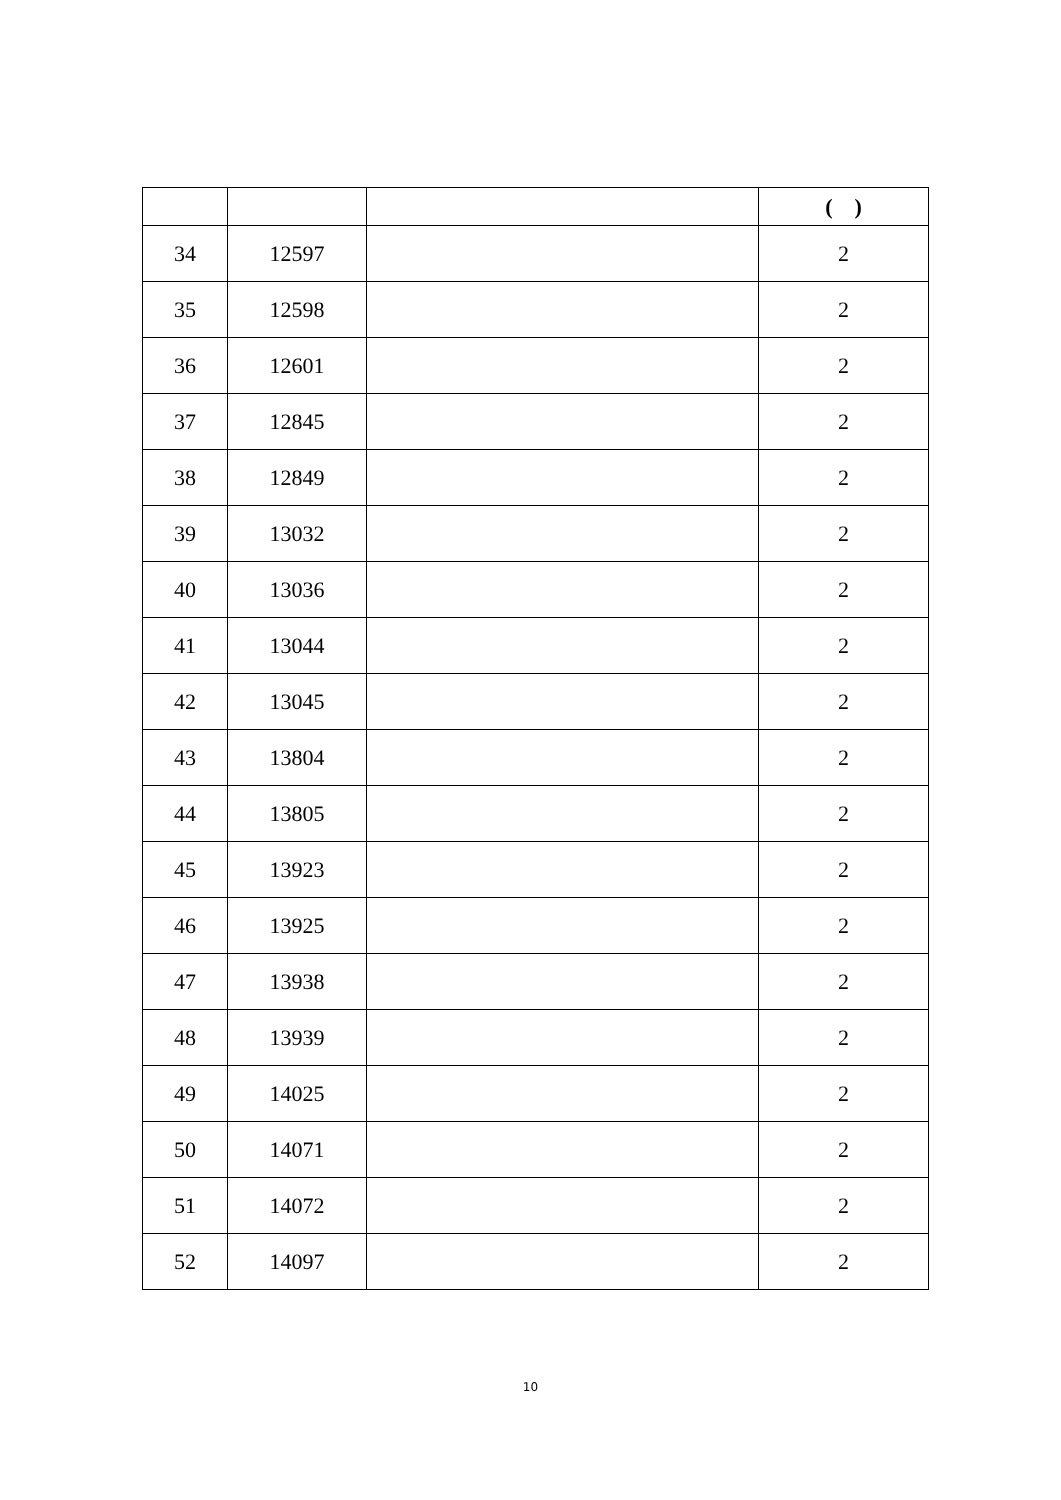| | | | ( ) |
| --- | --- | --- | --- |
| 34 | 12597 | | 2 |
| 35 | 12598 | | 2 |
| 36 | 12601 | | 2 |
| 37 | 12845 | | 2 |
| 38 | 12849 | | 2 |
| 39 | 13032 | | 2 |
| 40 | 13036 | | 2 |
| 41 | 13044 | | 2 |
| 42 | 13045 | | 2 |
| 43 | 13804 | | 2 |
| 44 | 13805 | | 2 |
| 45 | 13923 | | 2 |
| 46 | 13925 | | 2 |
| 47 | 13938 | | 2 |
| 48 | 13939 | | 2 |
| 49 | 14025 | | 2 |
| 50 | 14071 | | 2 |
| 51 | 14072 | | 2 |
| 52 | 14097 | | 2 |
10